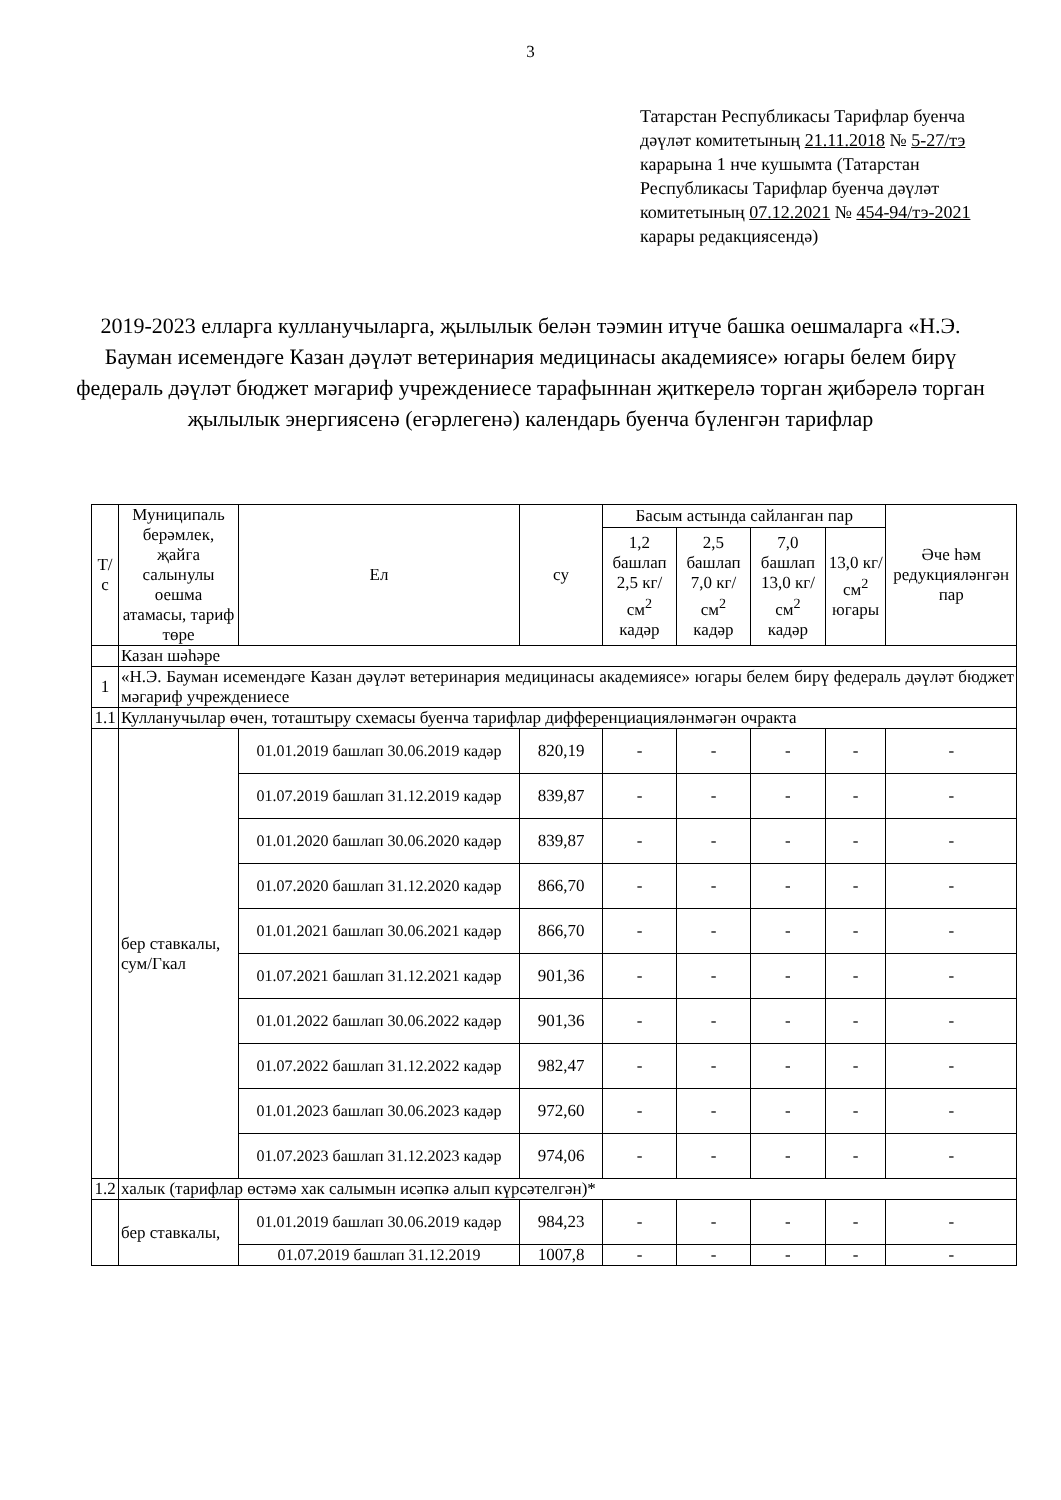3
Татарстан Республикасы Тарифлар буенча дәүләт комитетының 21.11.2018 № 5-27/тэ карарына 1 нче кушымта (Татарстан Республикасы Тарифлар буенча дәүләт комитетының 07.12.2021 № 454-94/тэ-2021 карары редакциясендә)
2019-2023 елларга кулланучыларга, җылылык белән тәэмин итүче башка оешмаларга «Н.Э. Бауман исемендәге Казан дәүләт ветеринария медицинасы академиясе» югары белем бирү федераль дәүләт бюджет мәгариф учреждениесе тарафыннан җиткерелә торган җибәрелә торган җылылык энергиясенә (егәрлегенә) календарь буенча бүленгән тарифлар
| Т/с | Муниципаль берәмлек, җайга салынулы оешма атамасы, тариф төре | Ел | су | Басым астында сайланган пар | | | | Әче һәм редукцияләнгән пар |
| --- | --- | --- | --- | --- | --- | --- | --- | --- |
| | | | | 1,2 башлап 2,5 кг/см<sup>2</sup> кадәр | 2,5 башлап 7,0 кг/см<sup>2</sup> кадәр | 7,0 башлап 13,0 кг/см<sup>2</sup> кадәр | 13,0 кг/см<sup>2</sup> югары | |
| | Казан шәһәре | | | | | | | |
| 1 | «Н.Э. Бауман исемендәге Казан дәүләт ветеринария медицинасы академиясе» югары белем бирү федераль дәүләт бюджет мәгариф учреждениесе | | | | | | | |
| 1.1 | Кулланучылар өчен, тоташтыру схемасы буенча тарифлар дифференциацияләнмәгән очракта | | | | | | | |
| | бер ставкалы, сум/Гкал | 01.01.2019 башлап 30.06.2019 кадәр | 820,19 | - | - | - | - | - |
| | | 01.07.2019 башлап 31.12.2019 кадәр | 839,87 | - | - | - | - | - |
| | | 01.01.2020 башлап 30.06.2020 кадәр | 839,87 | - | - | - | - | - |
| | | 01.07.2020 башлап 31.12.2020 кадәр | 866,70 | - | - | - | - | - |
| | | 01.01.2021 башлап 30.06.2021 кадәр | 866,70 | - | - | - | - | - |
| | | 01.07.2021 башлап 31.12.2021 кадәр | 901,36 | - | - | - | - | - |
| | | 01.01.2022 башлап 30.06.2022 кадәр | 901,36 | - | - | - | - | - |
| | | 01.07.2022 башлап 31.12.2022 кадәр | 982,47 | - | - | - | - | - |
| | | 01.01.2023 башлап 30.06.2023 кадәр | 972,60 | - | - | - | - | - |
| | | 01.07.2023 башлап 31.12.2023 кадәр | 974,06 | - | - | - | - | - |
| 1.2 | халык (тарифлар өстәмә хак салымын исәпкә алып күрсәтелгән)* | | | | | | | |
| | бер ставкалы, | 01.01.2019 башлап 30.06.2019 кадәр | 984,23 | - | - | - | - | - |
| | | 01.07.2019 башлап 31.12.2019 | 1007,8 | - | - | - | - | - |